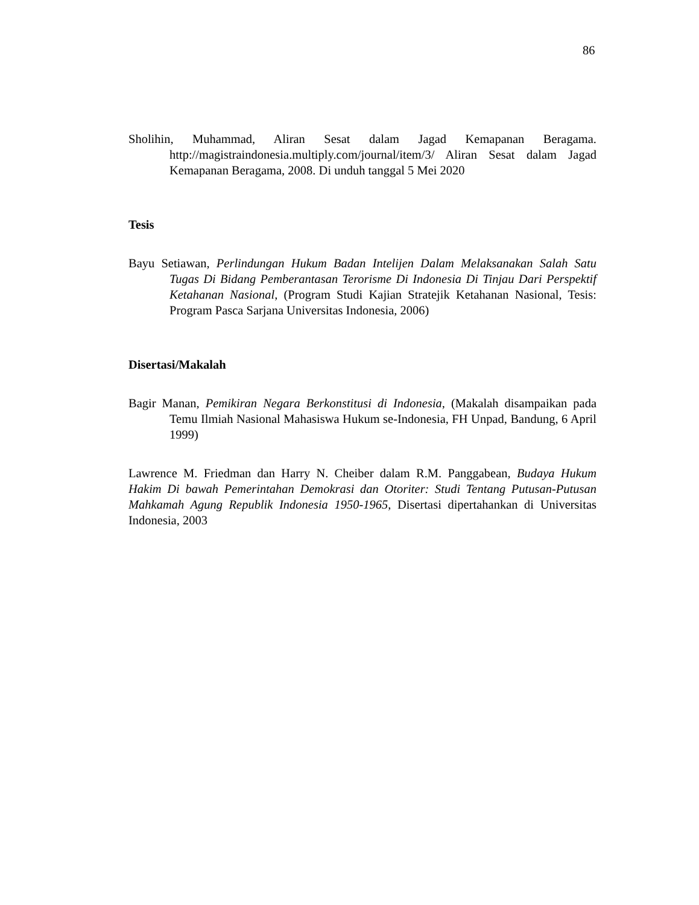86
Sholihin, Muhammad, Aliran Sesat dalam Jagad Kemapanan Beragama. http://magistraindonesia.multiply.com/journal/item/3/ Aliran Sesat dalam Jagad Kemapanan Beragama, 2008. Di unduh tanggal 5 Mei 2020
Tesis
Bayu Setiawan, Perlindungan Hukum Badan Intelijen Dalam Melaksanakan Salah Satu Tugas Di Bidang Pemberantasan Terorisme Di Indonesia Di Tinjau Dari Perspektif Ketahanan Nasional, (Program Studi Kajian Stratejik Ketahanan Nasional, Tesis: Program Pasca Sarjana Universitas Indonesia, 2006)
Disertasi/Makalah
Bagir Manan, Pemikiran Negara Berkonstitusi di Indonesia, (Makalah disampaikan pada Temu Ilmiah Nasional Mahasiswa Hukum se-Indonesia, FH Unpad, Bandung, 6 April 1999)
Lawrence M. Friedman dan Harry N. Cheiber dalam R.M. Panggabean, Budaya Hukum Hakim Di bawah Pemerintahan Demokrasi dan Otoriter: Studi Tentang Putusan-Putusan Mahkamah Agung Republik Indonesia 1950-1965, Disertasi dipertahankan di Universitas Indonesia, 2003